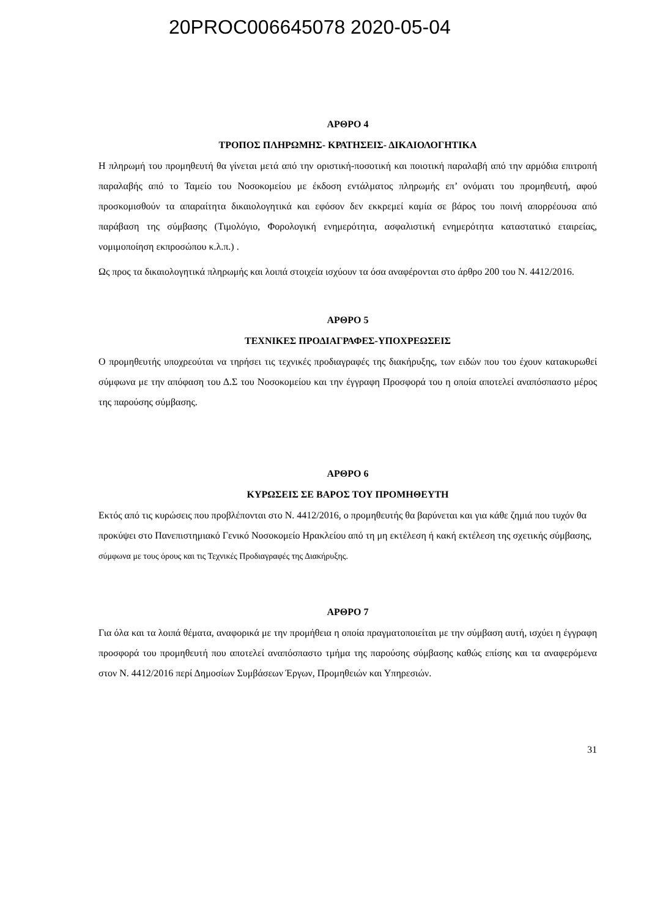20PROC006645078 2020-05-04
ΑΡΘΡΟ 4
ΤΡΟΠΟΣ ΠΛΗΡΩΜΗΣ- ΚΡΑΤΗΣΕΙΣ- ΔΙΚΑΙΟΛΟΓΗΤΙΚΑ
Η πληρωμή του προμηθευτή θα γίνεται μετά από την οριστική-ποσοτική και ποιοτική παραλαβή από την αρμόδια επιτροπή παραλαβής από το Ταμείο του Νοσοκομείου με έκδοση εντάλματος πληρωμής επ’ ονόματι του προμηθευτή, αφού προσκομισθούν τα απαραίτητα δικαιολογητικά και εφόσον δεν εκκρεμεί καμία σε βάρος του ποινή απορρέουσα από παράβαση της σύμβασης (Τιμολόγιο, Φορολογική ενημερότητα, ασφαλιστική ενημερότητα καταστατικό εταιρείας, νομιμοποίηση εκπροσώπου κ.λ.π.) .
Ως προς τα δικαιολογητικά πληρωμής και λοιπά στοιχεία ισχύουν τα όσα αναφέρονται στο άρθρο 200 του Ν. 4412/2016.
ΑΡΘΡΟ 5
ΤΕΧΝΙΚΕΣ ΠΡΟΔΙΑΓΡΑΦΕΣ-ΥΠΟΧΡΕΩΣΕΙΣ
Ο προμηθευτής υποχρεούται να τηρήσει τις τεχνικές προδιαγραφές της διακήρυξης, των ειδών που του έχουν κατακυρωθεί σύμφωνα με την απόφαση του Δ.Σ του Νοσοκομείου και την έγγραφη Προσφορά του η οποία αποτελεί αναπόσπαστο μέρος της παρούσης σύμβασης.
ΑΡΘΡΟ 6
ΚΥΡΩΣΕΙΣ ΣΕ ΒΑΡΟΣ ΤΟΥ ΠΡΟΜΗΘΕΥΤΗ
Εκτός από τις κυρώσεις που προβλέπονται στο Ν. 4412/2016, ο προμηθευτής θα βαρύνεται και για κάθε ζημιά που τυχόν θα προκύψει στο Πανεπιστημιακό Γενικό Νοσοκομείο Ηρακλείου από τη μη εκτέλεση ή κακή εκτέλεση της σχετικής σύμβασης, σύμφωνα με τους όρους και τις Τεχνικές Προδιαγραφές της Διακήρυξης.
ΑΡΘΡΟ 7
Για όλα και τα λοιπά θέματα, αναφορικά με την προμήθεια η οποία πραγματοποιείται με την σύμβαση αυτή, ισχύει η έγγραφη προσφορά του προμηθευτή που αποτελεί αναπόσπαστο τμήμα της παρούσης σύμβασης καθώς επίσης και τα αναφερόμενα στον Ν. 4412/2016 περί Δημοσίων Συμβάσεων Έργων, Προμηθειών και Υπηρεσιών.
31